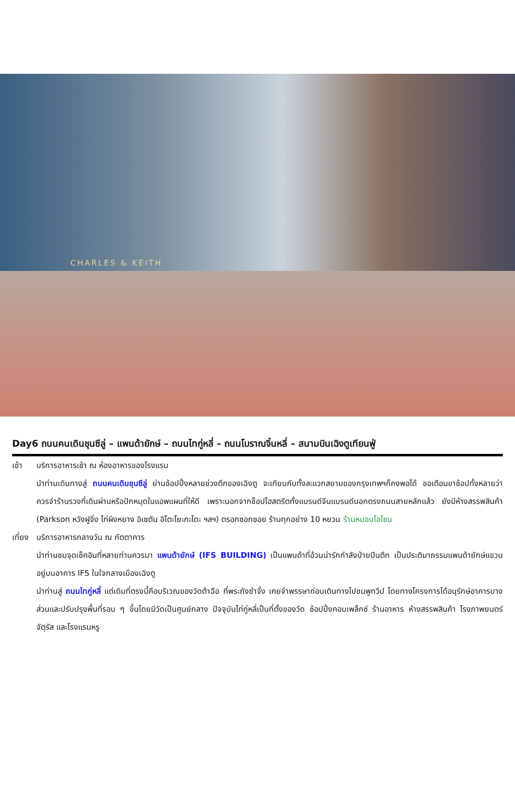CHARLES & KEITH
Day6 ถนนคนเดินชุนซีลู่ – แพนด้ายักษ์ – ถนนไทกู่หลี่ – ถนนโบราณจิ๋นหลี่ – สนามบินเฉิงตูเทียนฟู่
เช้า บริการอาหารเช้า ณ ห้องอาหารของโรงแรม
นำท่านเดินทางสู่ ถนนคนเดินชุนซีลู่ ย่านช้อปปิ้งหลายช่วงตึกของเฉิงตู จะเทียบกับทั้งละแวกสยามของกรุงเทพฯก็คงพอได้ ขอเตือนขาช้อปทั้งหลายว่า ควรจำร้านรวงที่เดินผ่านหรือปักหมุดในแอพแผนที่ให้ดี เพราะนอกจากช็อปไฮสตรีตทั้งแบรนด์จีนแบรนด์นอกตรงถนนสายหลักแล้ว ยังมีห้างสรรพสินค้า (Parkson หวังฝูจิ่ง ไท่ผิงหยาง อิเซตัน อิโตะโยะกะโดะ ฯลฯ) ตรอกซอกซอย ร้านทุกอย่าง 10 หยวน ร้านหมอนโอโซน
เที่ยง
บริการอาหารกลางวัน ณ ภัตตาคาร
นำท่านชมจุดเช็คอินที่หลายท่านควรมา แพนด้ายักษ์ (IFS BUILDING) เป็นแพนด้าที่อ้วนน่ารักกำลังป่ายปีนตึก เป็นประติมากรรมแพนด้ายักษ์แขวนอยู่บนอาคาร IFS ในใจกลางเมืองเฉิงตู
นำท่านสู่ ถนนไทกู่หลี่ แต่เดิมที่ตรงนี้คือบริเวณของวัดต้าฉือ ที่พระถังซำจั๋ง เคยจำพรรษาก่อนเดินทางไปชมพูทวีป โดยทางโครงการได้อนุรักษ์อาคารบางส่วนและปรับปรุงพื้นที่รอบ ๆ ขึ้นโดยมีวัดเป็นศูนย์กลาง ปัจจุบันไท่กู่หลี่เป็นที่ตั้งของวัด ช้อปปิ้งคอมเพล็กซ์ ร้านอาหาร ห้างสรรพสินค้า โรงภาพยนตร์ จัตุรัส และโรงแรมหรู